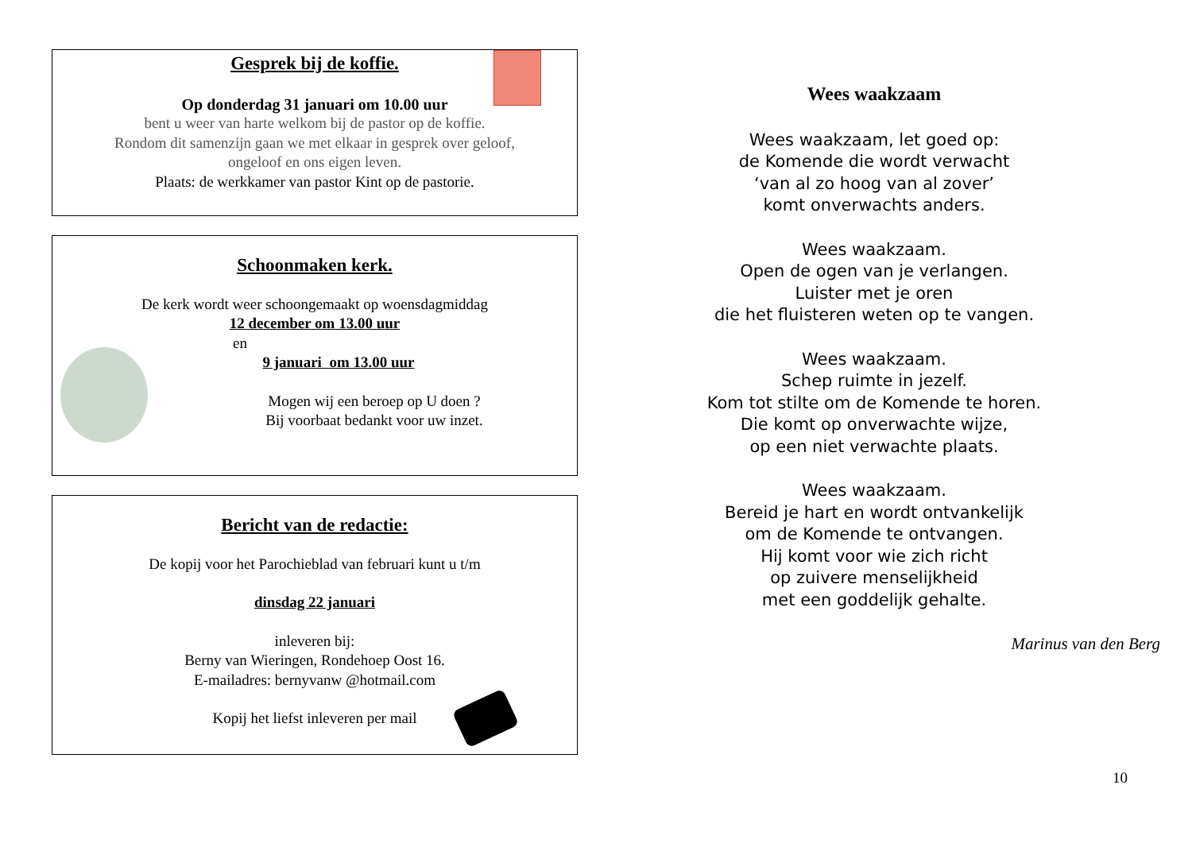Gesprek bij de koffie.
Op donderdag 31 januari om 10.00 uur
bent u weer van harte welkom bij de pastor op de koffie.
Rondom dit samenzijn gaan we met elkaar in gesprek over geloof,
ongeloof en ons eigen leven.
Plaats: de werkkamer van pastor Kint op de pastorie.
Schoonmaken kerk.
De kerk wordt weer schoongemaakt op woensdagmiddag
12 december om 13.00 uur
en
9 januari om 13.00 uur
Mogen wij een beroep op U doen ?
Bij voorbaat bedankt voor uw inzet.
Bericht van de redactie:
De kopij voor het Parochieblad van februari kunt u t/m
dinsdag 22 januari
inleveren bij:
Berny van Wieringen, Rondehoep Oost 16.
E-mailadres: bernyvanw @hotmail.com
Kopij het liefst inleveren per mail
Wees waakzaam
Wees waakzaam, let goed op:
de Komende die wordt verwacht
‘van al zo hoog van al zover’
komt onverwachts anders.
Wees waakzaam.
Open de ogen van je verlangen.
Luister met je oren
die het fluisteren weten op te vangen.
Wees waakzaam.
Schep ruimte in jezelf.
Kom tot stilte om de Komende te horen.
Die komt op onverwachte wijze,
op een niet verwachte plaats.
Wees waakzaam.
Bereid je hart en wordt ontvankelijk
om de Komende te ontvangen.
Hij komt voor wie zich richt
op zuivere menselijkheid
met een goddelijk gehalte.
Marinus van den Berg
10